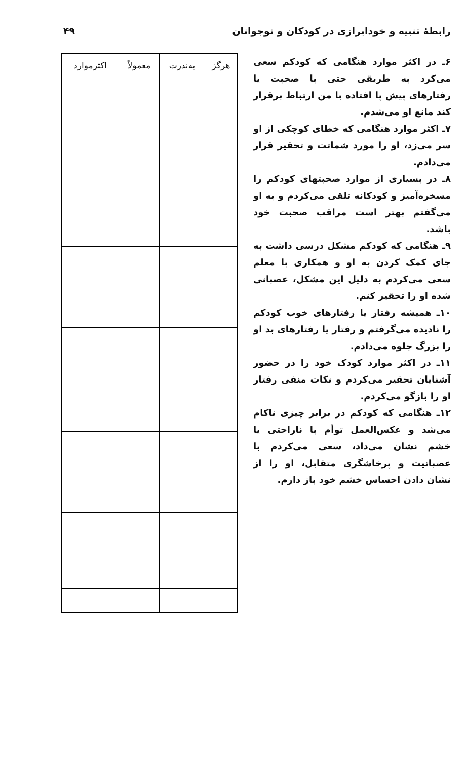رابطهٔ تنبیه و خودابرازی در کودکان و نوجوانان ۴۹
۶ـ در اکثر موارد هنگامی که کودکم سعی می‌کرد به طریقی حتی با صحبت یا رفتارهای پیش پا افتاده با من ارتباط برقرار کند مانع او می‌شدم.
۷ـ اکثر موارد هنگامی که خطای کوچکی از او سر می‌زد، او را مورد شماتت و تحقیر قرار می‌دادم.
۸ـ در بسیاری از موارد صحبتهای کودکم را مسخره‌آمیز و کودکانه تلقی می‌کردم و به او می‌گفتم بهتر است مراقب صحبت خود باشد.
۹ـ هنگامی که کودکم مشکل درسی داشت به جای کمک کردن به او و همکاری با معلم سعی می‌کردم به دلیل این مشکل، عصبانی شده او را تحقیر کنم.
۱۰ـ همیشه رفتار یا رفتارهای خوب کودکم را نادیده می‌گرفتم و رفتار یا رفتارهای بد او را بزرگ جلوه می‌دادم.
۱۱ـ در اکثر موارد کودک خود را در حضور آشنایان تحقیر می‌کردم و نکات منفی رفتار او را بازگو می‌کردم.
۱۲ـ هنگامی که کودکم در برابر چیزی ناکام می‌شد و عکس‌العمل توأم با ناراحتی یا خشم نشان می‌داد، سعی می‌کردم با عصبانیت و پرخاشگری متقابل، او را از نشان دادن احساس خشم خود باز دارم.
| هرگز | به‌ندرت | معمولاً | اکثرموارد |
| --- | --- | --- | --- |